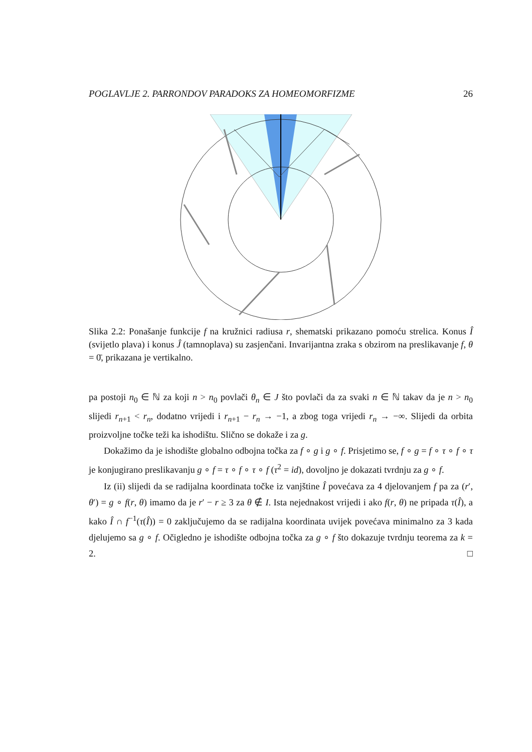POGLAVLJE 2. PARRONDOV PARADOKS ZA HOMEOMORFIZME 26
Slika 2.2: Ponašanje funkcije f na kružnici radiusa r, shematski prikazano pomoću strelica. Konus Î (svijetlo plava) i konus Ĵ (tamnoplava) su zasjenčani. Invarijantna zraka s obzirom na preslikavanje f, θ = 0̄, prikazana je vertikalno.
pa postoji n<sub>0</sub> ∈ ℕ za koji n > n<sub>0</sub> povlači θ<sub>n</sub> ∈ J što povlači da za svaki n ∈ ℕ takav da je n > n<sub>0</sub> slijedi r<sub>n+1</sub> < r<sub>n</sub>, dodatno vrijedi i r<sub>n+1</sub> − r<sub>n</sub> → −1, a zbog toga vrijedi r<sub>n</sub> → −∞. Slijedi da orbita proizvoljne točke teži ka ishodištu. Slično se dokaže i za g.
Dokažimo da je ishodište globalno odbojna točka za f ∘ g i g ∘ f. Prisjetimo se, f ∘ g = f ∘ τ ∘ f ∘ τ je konjugirano preslikavanju g ∘ f = τ ∘ f ∘ τ ∘ f (τ<sup>2</sup> = id), dovoljno je dokazati tvrdnju za g ∘ f.
Iz (ii) slijedi da se radijalna koordinata točke iz vanjštine Î povećava za 4 djelovanjem f pa za (r′, θ′) = g ∘ f(r, θ) imamo da je r′ − r ≥ 3 za θ ∉ I. Ista nejednakost vrijedi i ako f(r, θ) ne pripada τ(Î), a kako Î ∩ f<sup>−1</sup>(τ(Î)) = 0 zaključujemo da se radijalna koordinata uvijek povećava minimalno za 3 kada djelujemo sa g ∘ f. Očigledno je ishodište odbojna točka za g ∘ f što dokazuje tvrdnju teorema za k = 2. □